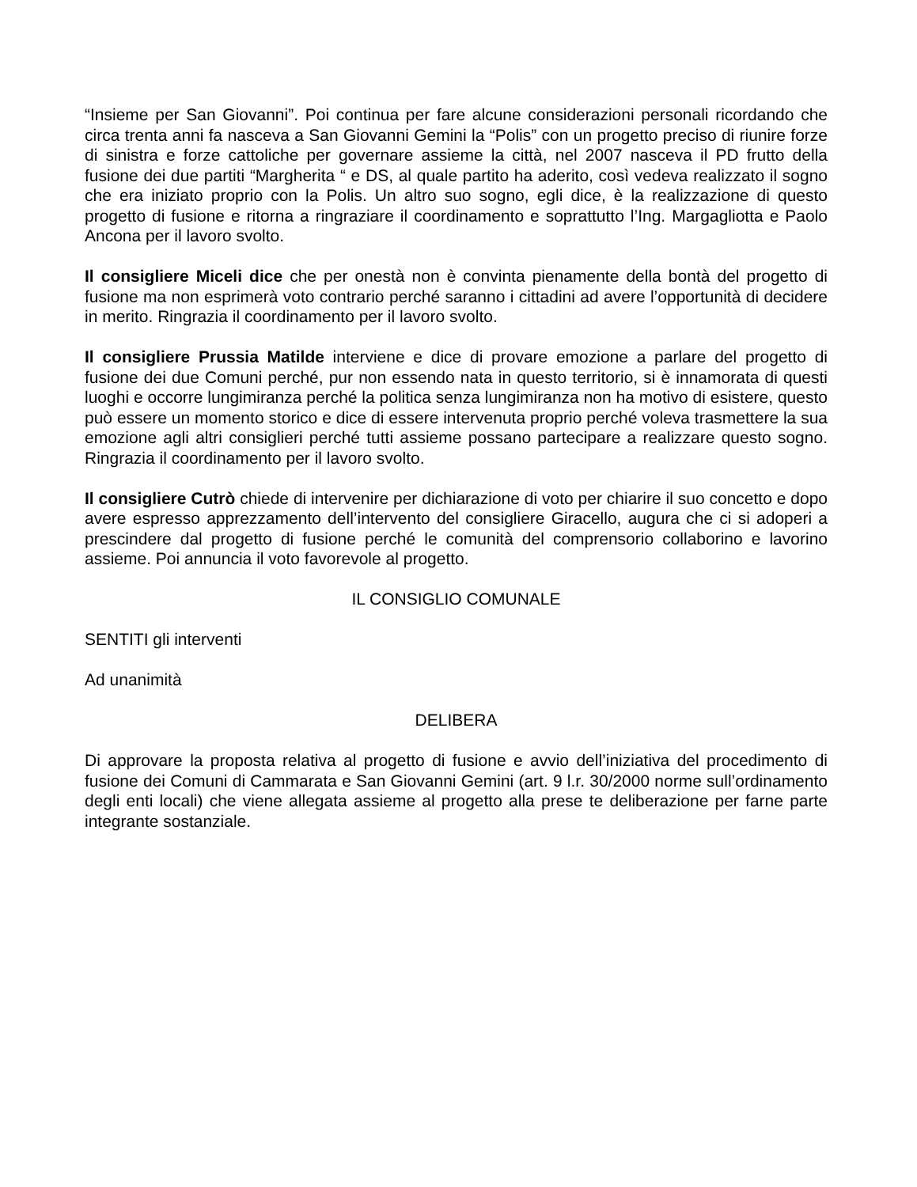“Insieme per San Giovanni”. Poi continua per fare alcune considerazioni personali ricordando che circa trenta anni fa nasceva a San Giovanni Gemini la “Polis” con un progetto preciso di riunire forze di sinistra e forze cattoliche per governare assieme la città, nel 2007 nasceva il PD frutto della fusione dei due partiti “Margherita “ e DS, al quale partito ha aderito, così vedeva realizzato il sogno che era iniziato proprio con la Polis. Un altro suo sogno, egli dice, è la realizzazione di questo progetto di fusione e ritorna a ringraziare il coordinamento e soprattutto l’Ing. Margagliotta e Paolo Ancona per il lavoro svolto.
Il consigliere Miceli dice che per onestà non è convinta pienamente della bontà del progetto di fusione ma non esprimerà voto contrario perché saranno i cittadini ad avere l’opportunità di decidere in merito. Ringrazia il coordinamento per il lavoro svolto.
Il consigliere Prussia Matilde interviene e dice di provare emozione a parlare del progetto di fusione dei due Comuni perché, pur non essendo nata in questo territorio, si è innamorata di questi luoghi e occorre lungimiranza perché la politica senza lungimiranza non ha motivo di esistere, questo può essere un momento storico e dice di essere intervenuta proprio perché voleva trasmettere la sua emozione agli altri consiglieri perché tutti assieme possano partecipare a realizzare questo sogno. Ringrazia il coordinamento per il lavoro svolto.
Il consigliere Cutrò chiede di intervenire per dichiarazione di voto per chiarire il suo concetto e dopo avere espresso apprezzamento dell’intervento del consigliere Giracello, augura che ci si adoperi a prescindere dal progetto di fusione perché le comunità del comprensorio collaborino e lavorino assieme. Poi annuncia il voto favorevole al progetto.
IL CONSIGLIO COMUNALE
SENTITI gli interventi
Ad unanimità
DELIBERA
Di approvare la proposta relativa al progetto di fusione e avvio dell’iniziativa del procedimento di fusione dei Comuni di Cammarata e San Giovanni Gemini (art. 9 l.r. 30/2000 norme sull’ordinamento degli enti locali) che viene allegata assieme al progetto alla prese te deliberazione per farne parte integrante sostanziale.